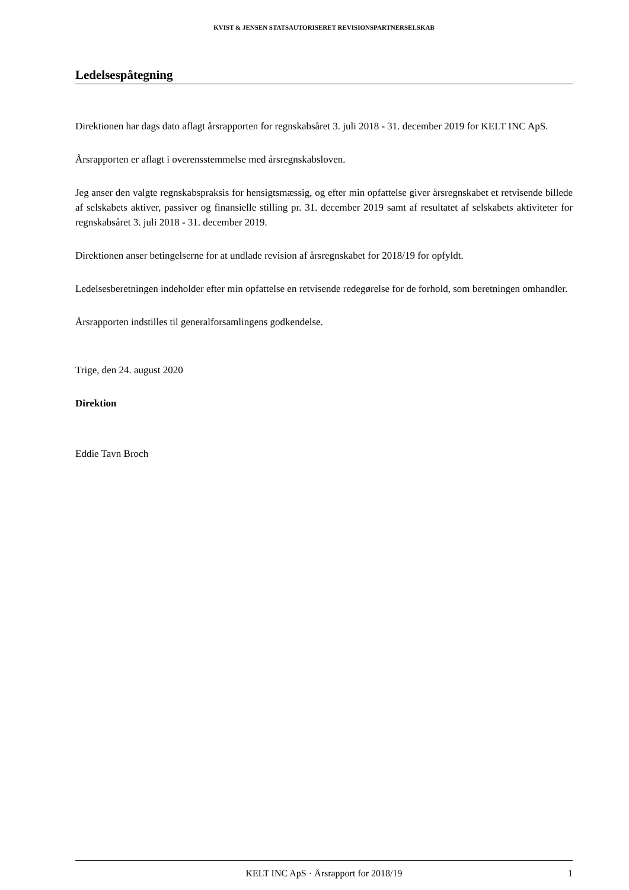KVIST & JENSEN STATSAUTORISERET REVISIONSPARTNERSELSKAB
Ledelsespåtegning
Direktionen har dags dato aflagt årsrapporten for regnskabsåret 3. juli 2018 - 31. december 2019 for KELT INC ApS.
Årsrapporten er aflagt i overensstemmelse med årsregnskabsloven.
Jeg anser den valgte regnskabspraksis for hensigtsmæssig, og efter min opfattelse giver årsregnskabet et retvisende billede af selskabets aktiver, passiver og finansielle stilling pr. 31. december 2019 samt af resultatet af selskabets aktiviteter for regnskabsåret 3. juli 2018 - 31. december 2019.
Direktionen anser betingelserne for at undlade revision af årsregnskabet for 2018/19 for opfyldt.
Ledelsesberetningen indeholder efter min opfattelse en retvisende redegørelse for de forhold, som beretningen omhandler.
Årsrapporten indstilles til generalforsamlingens godkendelse.
Trige, den 24. august 2020
Direktion
Eddie Tavn Broch
KELT INC ApS · Årsrapport for 2018/19 1